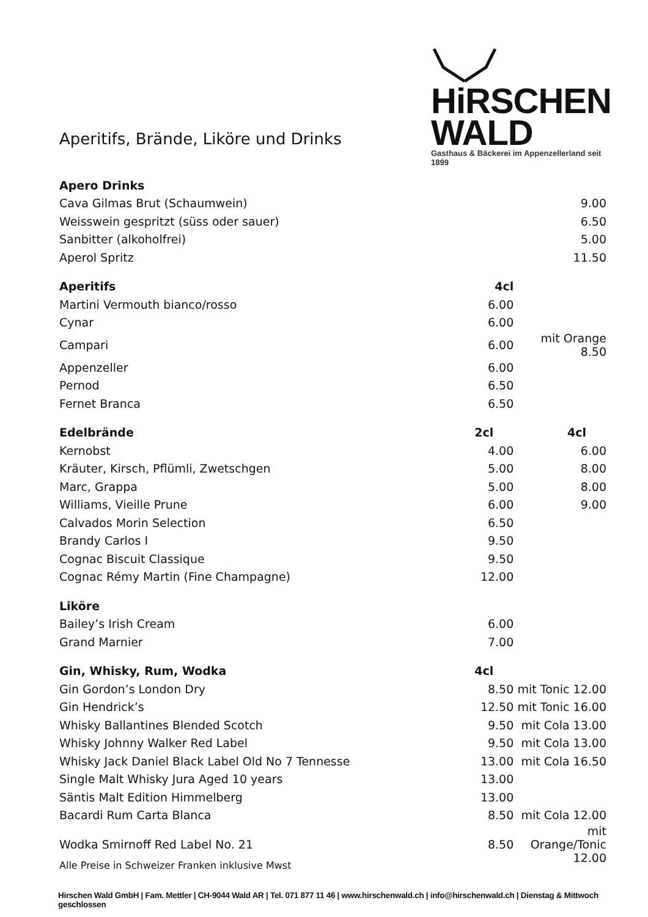HiRSCHEN
WALD
Gasthaus & Bäckerei im Appenzellerland seit 1899
Aperitifs, Brände, Liköre und Drinks
| Apero Drinks | | |
| Cava Gilmas Brut (Schaumwein) | | 9.00 |
| Weisswein gespritzt (süss oder sauer) | | 6.50 |
| Sanbitter (alkoholfrei) | | 5.00 |
| Aperol Spritz | | 11.50 |
| Aperitifs | 4cl | |
| Martini Vermouth bianco/rosso | 6.00 | |
| Cynar | 6.00 | |
| Campari | 6.00 | mit Orange 8.50 |
| Appenzeller | 6.00 | |
| Pernod | 6.50 | |
| Fernet Branca | 6.50 | |
| Edelbrände | 2cl | 4cl |
| Kernobst | 4.00 | 6.00 |
| Kräuter, Kirsch, Pflümli, Zwetschgen | 5.00 | 8.00 |
| Marc, Grappa | 5.00 | 8.00 |
| Williams, Vieille Prune | 6.00 | 9.00 |
| Calvados Morin Selection | 6.50 | |
| Brandy Carlos I | 9.50 | |
| Cognac Biscuit Classique | 9.50 | |
| Cognac Rémy Martin (Fine Champagne) | 12.00 | |
| Liköre | | |
| Bailey’s Irish Cream | 6.00 | |
| Grand Marnier | 7.00 | |
| Gin, Whisky, Rum, Wodka | 4cl | |
| Gin Gordon’s London Dry | 8.50 | mit Tonic 12.00 |
| Gin Hendrick’s | 12.50 | mit Tonic 16.00 |
| Whisky Ballantines Blended Scotch | 9.50 | mit Cola 13.00 |
| Whisky Johnny Walker Red Label | 9.50 | mit Cola 13.00 |
| Whisky Jack Daniel Black Label Old No 7 Tennesse | 13.00 | mit Cola 16.50 |
| Single Malt Whisky Jura Aged 10 years | 13.00 | |
| Säntis Malt Edition Himmelberg | 13.00 | |
| Bacardi Rum Carta Blanca | 8.50 | mit Cola 12.00 |
| Wodka Smirnoff Red Label No. 21 | 8.50 | mit Orange/Tonic 12.00 |
Alle Preise in Schweizer Franken inklusive Mwst
Hirschen Wald GmbH | Fam. Mettler | CH-9044 Wald AR | Tel. 071 877 11 46 | www.hirschenwald.ch | info@hirschenwald.ch | Dienstag & Mittwoch geschlossen